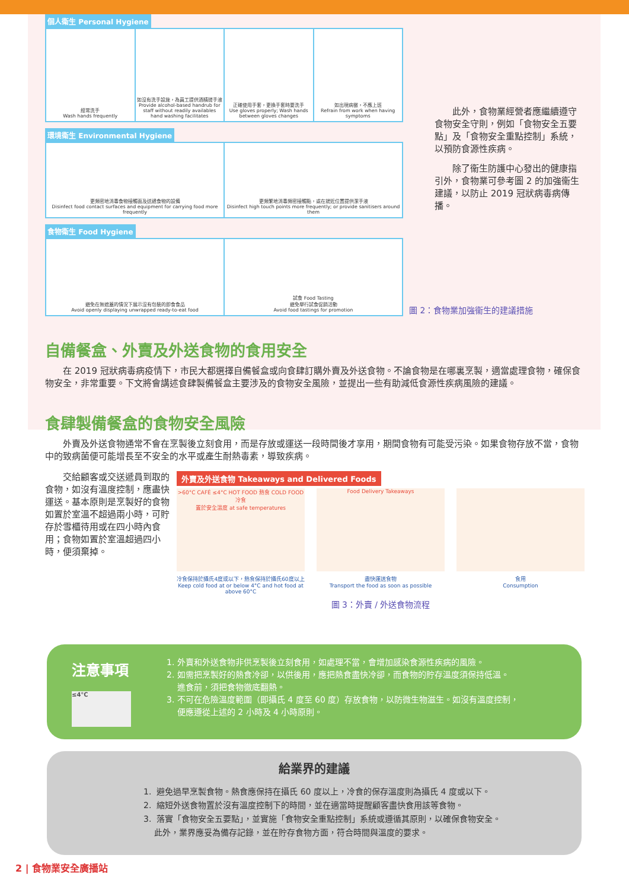個人衛生 Personal Hygiene
經常洗手
Wash hands frequently
如沒有洗手設施，為員工提供酒精搓手液
Provide alcohol-based handrub for staff without readily availables hand washing facilitates
正確使用手套，更換手套時要洗手
Use gloves properly; Wash hands between gloves changes
如出現病徵，不應上班
Refrain from work when having symptoms
環境衛生 Environmental Hygiene
更頻密地消毒食物接觸面及送遞食物的設備
Disinfect food contact surfaces and equipment for carrying food more frequently
更頻繁地消毒頻密接觸點，或在就近位置提供潔手液
Disinfect high touch points more frequently; or provide sanitisers around them
食物衛生 Food Hygiene
避免在無遮蓋的情況下展示沒有包裝的即食食品
Avoid openly displaying unwrapped ready-to-eat food
試食 Food Tasting
避免舉行試食促銷活動
Avoid food tastings for promotion
此外，食物業經營者應繼續遵守食物安全守則，例如「食物安全五要點」及「食物安全重點控制」系統，以預防食源性疾病。
除了衞生防護中心發出的健康指引外，食物業可參考圖 2 的加強衞生建議，以防止 2019 冠狀病毒病傳播。
圖 2：食物業加強衞生的建議措施
自備餐盒、外賣及外送食物的食用安全
在 2019 冠狀病毒病疫情下，市民大都選擇自備餐盒或向食肆訂購外賣及外送食物。不論食物是在哪裏烹製，適當處理食物，確保食物安全，非常重要。下文將會講述食肆製備餐盒主要涉及的食物安全風險，並提出一些有助減低食源性疾病風險的建議。
食肆製備餐盒的食物安全風險
外賣及外送食物通常不會在烹製後立刻食用，而是存放或運送一段時間後才享用，期間食物有可能受污染。如果食物存放不當，食物中的致病菌便可能增長至不安全的水平或產生耐熱毒素，導致疾病。
交給顧客或交送遞員到取的食物，如沒有溫度控制，應盡快運送。基本原則是烹製好的食物如置於室溫不超過兩小時，可貯存於雪櫃待用或在四小時內食用；食物如置於室溫超過四小時，便須棄掉。
外賣及外送食物 Takeaways and Delivered Foods
>60°C CAFÉ ≤4°C HOT FOOD 熱食 COLD FOOD 冷食
置於安全溫度 at safe temperatures
Food Delivery Takeaways
冷食保持於攝氏4度或以下，熱食保持於攝氏60度以上
Keep cold food at or below 4°C and hot food at above 60°C
盡快運送食物
Transport the food as soon as possible
食用
Consumption
圖 3：外賣 / 外送食物流程
注意事項
≤4°C
1. 外賣和外送食物非供烹製後立刻食用，如處理不當，會增加感染食源性疾病的風險。
2. 如需把烹製好的熱食冷卻，以供後用，應把熱食盡快冷卻，而食物的貯存溫度須保持低溫。
進食前，須把食物徹底翻熱。
3. 不可在危險溫度範圍（即攝氏 4 度至 60 度）存放食物，以防微生物滋生。如沒有溫度控制，
便應遵從上述的 2 小時及 4 小時原則。
給業界的建議
1. 避免過早烹製食物。熱食應保持在攝氏 60 度以上，冷食的保存溫度則為攝氏 4 度或以下。
2. 縮短外送食物置於沒有溫度控制下的時間，並在適當時提醒顧客盡快食用該等食物。
3. 落實「食物安全五要點」，並實施「食物安全重點控制」系統或遵循其原則，以確保食物安全。
此外，業界應妥為備存記錄，並在貯存食物方面，符合時間與溫度的要求。
2 | 食物業安全廣播站